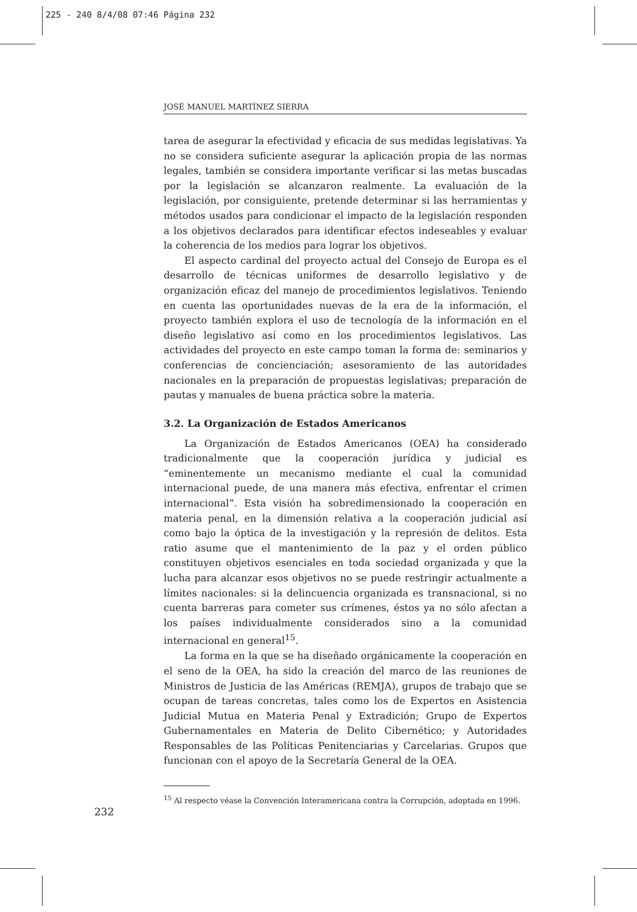225 - 240 8/4/08 07:46 Página 232
JOSÉ MANUEL MARTÍNEZ SIERRA
tarea de asegurar la efectividad y eficacia de sus medidas legislativas. Ya no se considera suficiente asegurar la aplicación propia de las normas legales, también se considera importante verificar si las metas buscadas por la legislación se alcanzaron realmente. La evaluación de la legislación, por consiguiente, pretende determinar si las herramientas y métodos usados para condicionar el impacto de la legislación responden a los objetivos declarados para identificar efectos indeseables y evaluar la coherencia de los medios para lograr los objetivos.
El aspecto cardinal del proyecto actual del Consejo de Europa es el desarrollo de técnicas uniformes de desarrollo legislativo y de organización eficaz del manejo de procedimientos legislativos. Teniendo en cuenta las oportunidades nuevas de la era de la información, el proyecto también explora el uso de tecnología de la información en el diseño legislativo así como en los procedimientos legislativos. Las actividades del proyecto en este campo toman la forma de: seminarios y conferencias de concienciación; asesoramiento de las autoridades nacionales en la preparación de propuestas legislativas; preparación de pautas y manuales de buena práctica sobre la materia.
3.2. La Organización de Estados Americanos
La Organización de Estados Americanos (OEA) ha considerado tradicionalmente que la cooperación jurídica y judicial es “eminentemente un mecanismo mediante el cual la comunidad internacional puede, de una manera más efectiva, enfrentar el crimen internacional”. Esta visión ha sobredimensionado la cooperación en materia penal, en la dimensión relativa a la cooperación judicial así como bajo la óptica de la investigación y la represión de delitos. Esta ratio asume que el mantenimiento de la paz y el orden público constituyen objetivos esenciales en toda sociedad organizada y que la lucha para alcanzar esos objetivos no se puede restringir actualmente a límites nacionales: si la delincuencia organizada es transnacional, si no cuenta barreras para cometer sus crímenes, éstos ya no sólo afectan a los países individualmente considerados sino a la comunidad internacional en general<sup>15</sup>.
La forma en la que se ha diseñado orgánicamente la cooperación en el seno de la OEA, ha sido la creación del marco de las reuniones de Ministros de Justicia de las Américas (REMJA), grupos de trabajo que se ocupan de tareas concretas, tales como los de Expertos en Asistencia Judicial Mutua en Materia Penal y Extradición; Grupo de Expertos Gubernamentales en Materia de Delito Cibernético; y Autoridades Responsables de las Políticas Penitenciarias y Carcelarias. Grupos que funcionan con el apoyo de la Secretaría General de la OEA.
<sup>15</sup> Al respecto véase la Convención Interamericana contra la Corrupción, adoptada en 1996.
232